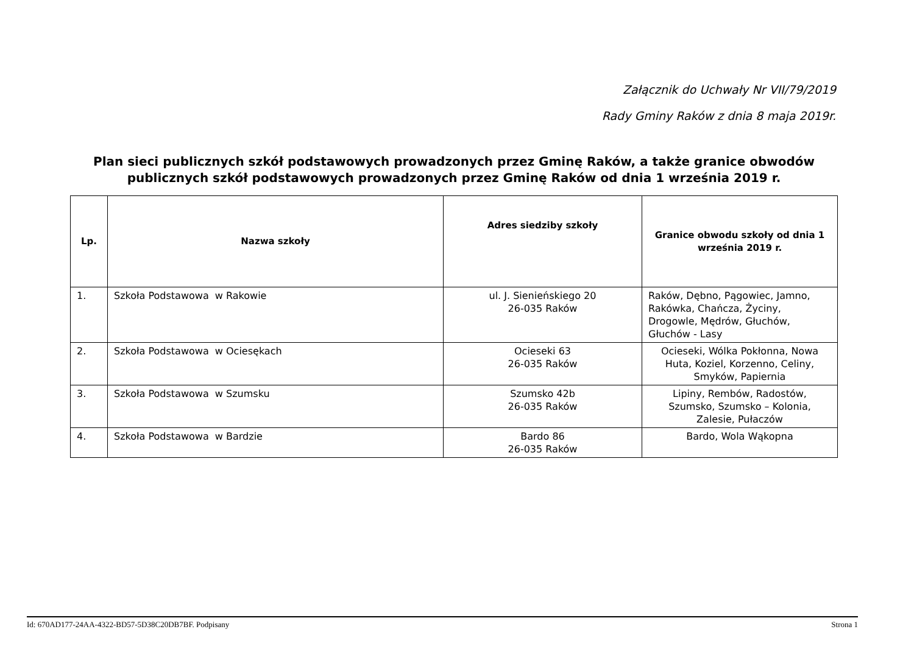Załącznik do Uchwały Nr VII/79/2019
Rady Gminy Raków z dnia 8 maja 2019r.
Plan sieci publicznych szkół podstawowych prowadzonych przez Gminę Raków, a także granice obwodów publicznych szkół podstawowych prowadzonych przez Gminę Raków od dnia 1 września 2019 r.
| Lp. | Nazwa szkoły | Adres siedziby szkoły | Granice obwodu szkoły od dnia 1 września 2019 r. |
| --- | --- | --- | --- |
| 1. | Szkoła Podstawowa w Rakowie | ul. J. Sienieńskiego 20 26-035 Raków | Raków, Dębno, Pągowiec, Jamno, Rakówka, Chańcza, Życiny, Drogowle, Mędrów, Głuchów, Głuchów - Lasy |
| 2. | Szkoła Podstawowa w Ociesękach | Ocieseki 63 26-035 Raków | Ocieseki, Wólka Pokłonna, Nowa Huta, Koziel, Korzenno, Celiny, Smyków, Papiernia |
| 3. | Szkoła Podstawowa w Szumsku | Szumsko 42b 26-035 Raków | Lipiny, Rembów, Radostów, Szumsko, Szumsko – Kolonia, Zalesie, Pułaczów |
| 4. | Szkoła Podstawowa w Bardzie | Bardo 86 26-035 Raków | Bardo, Wola Wąkopna |
Id: 670AD177-24AA-4322-BD57-5D38C20DB7BF. Podpisany Strona 1